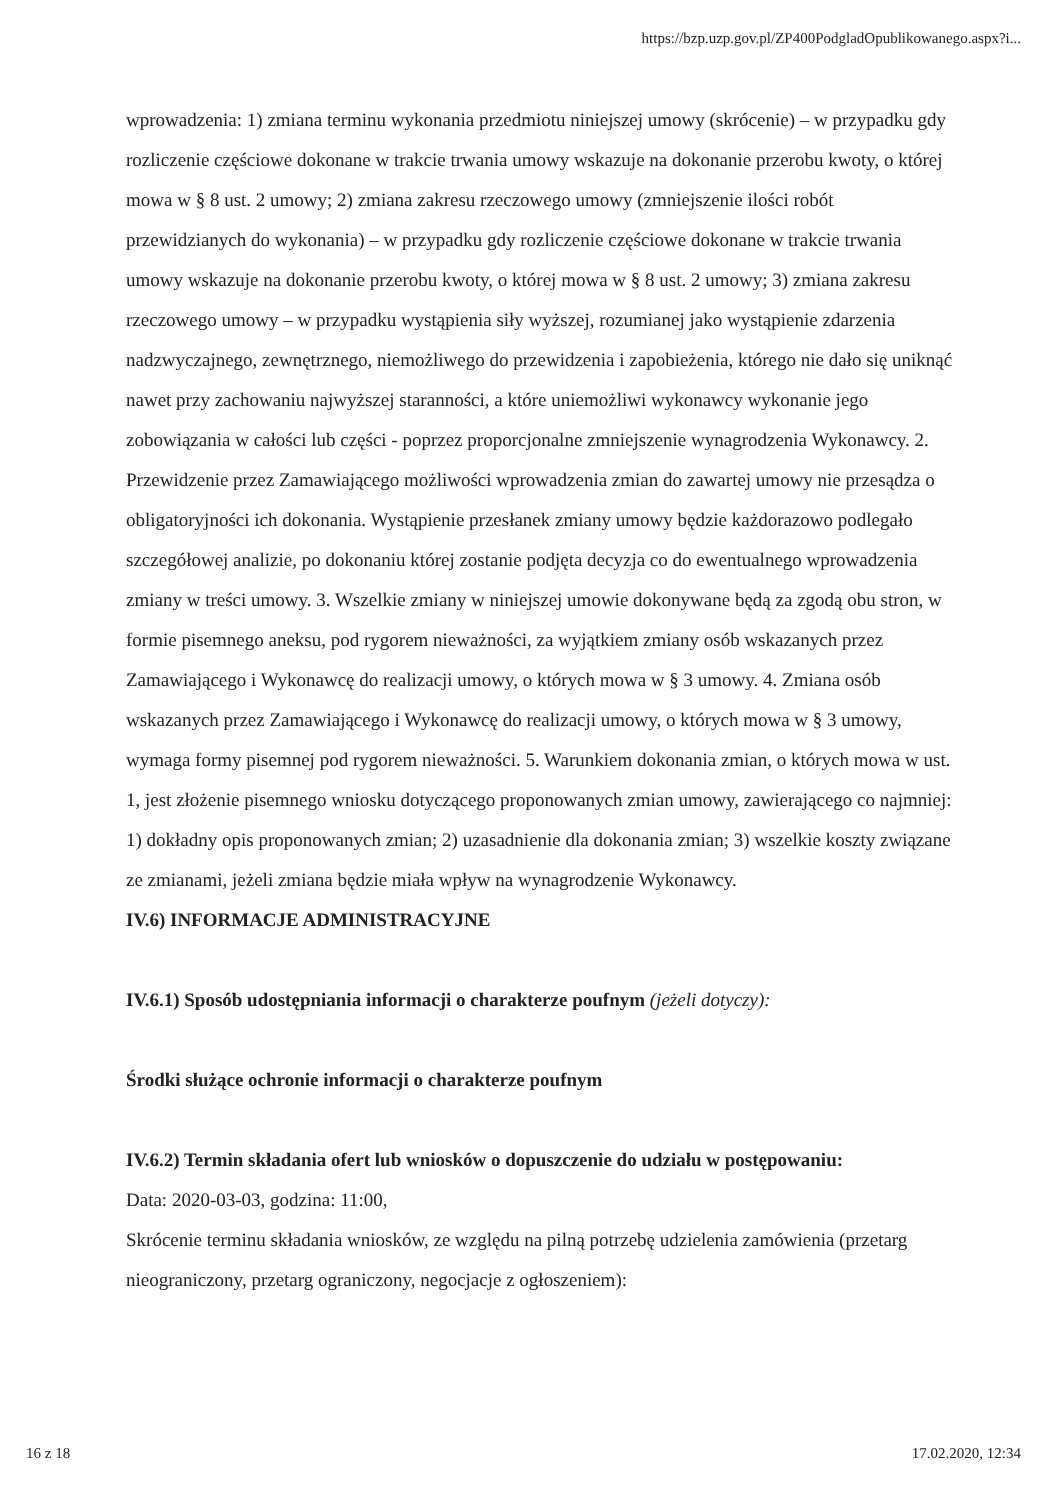https://bzp.uzp.gov.pl/ZP400PodgladOpublikowanego.aspx?i...
wprowadzenia: 1) zmiana terminu wykonania przedmiotu niniejszej umowy (skrócenie) – w przypadku gdy rozliczenie częściowe dokonane w trakcie trwania umowy wskazuje na dokonanie przerobu kwoty, o której mowa w § 8 ust. 2 umowy; 2) zmiana zakresu rzeczowego umowy (zmniejszenie ilości robót przewidzianych do wykonania) – w przypadku gdy rozliczenie częściowe dokonane w trakcie trwania umowy wskazuje na dokonanie przerobu kwoty, o której mowa w § 8 ust. 2 umowy; 3) zmiana zakresu rzeczowego umowy – w przypadku wystąpienia siły wyższej, rozumianej jako wystąpienie zdarzenia nadzwyczajnego, zewnętrznego, niemożliwego do przewidzenia i zapobieżenia, którego nie dało się uniknąć nawet przy zachowaniu najwyższej staranności, a które uniemożliwi wykonawcy wykonanie jego zobowiązania w całości lub części - poprzez proporcjonalne zmniejszenie wynagrodzenia Wykonawcy. 2. Przewidzenie przez Zamawiającego możliwości wprowadzenia zmian do zawartej umowy nie przesądza o obligatoryjności ich dokonania. Wystąpienie przesłanek zmiany umowy będzie każdorazowo podlegało szczegółowej analizie, po dokonaniu której zostanie podjęta decyzja co do ewentualnego wprowadzenia zmiany w treści umowy. 3. Wszelkie zmiany w niniejszej umowie dokonywane będą za zgodą obu stron, w formie pisemnego aneksu, pod rygorem nieważności, za wyjątkiem zmiany osób wskazanych przez Zamawiającego i Wykonawcę do realizacji umowy, o których mowa w § 3 umowy. 4. Zmiana osób wskazanych przez Zamawiającego i Wykonawcę do realizacji umowy, o których mowa w § 3 umowy, wymaga formy pisemnej pod rygorem nieważności. 5. Warunkiem dokonania zmian, o których mowa w ust. 1, jest złożenie pisemnego wniosku dotyczącego proponowanych zmian umowy, zawierającego co najmniej: 1) dokładny opis proponowanych zmian; 2) uzasadnienie dla dokonania zmian; 3) wszelkie koszty związane ze zmianami, jeżeli zmiana będzie miała wpływ na wynagrodzenie Wykonawcy.
IV.6) INFORMACJE ADMINISTRACYJNE
IV.6.1) Sposób udostępniania informacji o charakterze poufnym (jeżeli dotyczy):
Środki służące ochronie informacji o charakterze poufnym
IV.6.2) Termin składania ofert lub wniosków o dopuszczenie do udziału w postępowaniu:
Data: 2020-03-03, godzina: 11:00,
Skrócenie terminu składania wniosków, ze względu na pilną potrzebę udzielenia zamówienia (przetarg nieograniczony, przetarg ograniczony, negocjacje z ogłoszeniem):
16 z 18 17.02.2020, 12:34